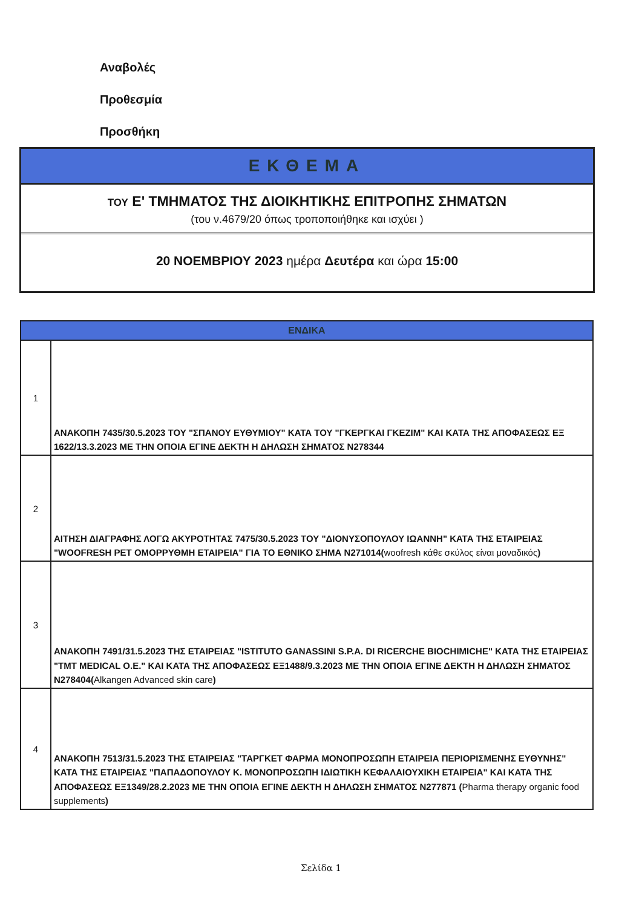Αναβολές
Προθεσμία
Προσθήκη
ΕΚΘΕΜΑ
ΤΟΥ Ε' ΤΜΗΜΑΤΟΣ ΤΗΣ ΔΙΟΙΚΗΤΙΚΗΣ ΕΠΙΤΡΟΠΗΣ ΣΗΜΑΤΩΝ
(του ν.4679/20 όπως τροποποιήθηκε και ισχύει )
20 ΝΟΕΜΒΡΙΟΥ 2023 ημέρα Δευτέρα και ώρα 15:00
| ΕΝΔΙΚΑ | |
| --- | --- |
| 1 | ΑΝΑΚΟΠΗ 7435/30.5.2023 ΤΟΥ "ΣΠΑΝΟΥ ΕΥΘΥΜΙΟΥ" ΚΑΤΑ ΤΟΥ "ΓΚΕΡΓΚΑΙ ΓΚΕΖΙΜ" ΚΑΙ ΚΑΤΑ ΤΗΣ ΑΠΟΦΑΣΕΩΣ ΕΞ 1622/13.3.2023 ΜΕ ΤΗΝ ΟΠΟΙΑ ΕΓΙΝΕ ΔΕΚΤΗ Η ΔΗΛΩΣΗ ΣΗΜΑΤΟΣ Ν278344 |
| 2 | ΑΙΤΗΣΗ ΔΙΑΓΡΑΦΗΣ ΛΟΓΩ ΑΚΥΡΟΤΗΤΑΣ 7475/30.5.2023 ΤΟΥ "ΔΙΟΝΥΣΟΠΟΥΛΟΥ ΙΩΑΝΝΗ" ΚΑΤΑ ΤΗΣ ΕΤΑΙΡΕΙΑΣ "WOOFRESH PET ΟΜΟΡΡΥΘΜΗ ΕΤΑΙΡΕΙΑ" ΓΙΑ ΤΟ ΕΘΝΙΚΟ ΣΗΜΑ Ν271014( woofresh κάθε σκύλος είναι μοναδικός ) |
| 3 | ΑΝΑΚΟΠΗ 7491/31.5.2023 ΤΗΣ ΕΤΑΙΡΕΙΑΣ "ISTITUTO GANASSINI S.P.A. DI RICERCHE BIOCHIMICHE" ΚΑΤΑ ΤΗΣ ΕΤΑΙΡΕΙΑΣ "TMT MEDICAL Ο.Ε." ΚΑΙ ΚΑΤΑ ΤΗΣ ΑΠΟΦΑΣΕΩΣ ΕΞ1488/9.3.2023 ΜΕ ΤΗΝ ΟΠΟΙΑ ΕΓΙΝΕ ΔΕΚΤΗ Η ΔΗΛΩΣΗ ΣΗΜΑΤΟΣ Ν278404( Alkangen Advanced skin care ) |
| 4 | ΑΝΑΚΟΠΗ 7513/31.5.2023 ΤΗΣ ΕΤΑΙΡΕΙΑΣ "ΤΑΡΓΚΕΤ ΦΑΡΜΑ ΜΟΝΟΠΡΟΣΩΠΗ ΕΤΑΙΡΕΙΑ ΠΕΡΙΟΡΙΣΜΕΝΗΣ ΕΥΘΥΝΗΣ" ΚΑΤΑ ΤΗΣ ΕΤΑΙΡΕΙΑΣ "ΠΑΠΑΔΟΠΟΥΛΟΥ Κ. ΜΟΝΟΠΡΟΣΩΠΗ ΙΔΙΩΤΙΚΗ ΚΕΦΑΛΑΙΟΥΧΙΚΗ ΕΤΑΙΡΕΙΑ" ΚΑΙ ΚΑΤΑ ΤΗΣ ΑΠΟΦΑΣΕΩΣ ΕΞ1349/28.2.2023 ΜΕ ΤΗΝ ΟΠΟΙΑ ΕΓΙΝΕ ΔΕΚΤΗ Η ΔΗΛΩΣΗ ΣΗΜΑΤΟΣ Ν277871 ( Pharma therapy organic food supplements ) |
Σελίδα 1